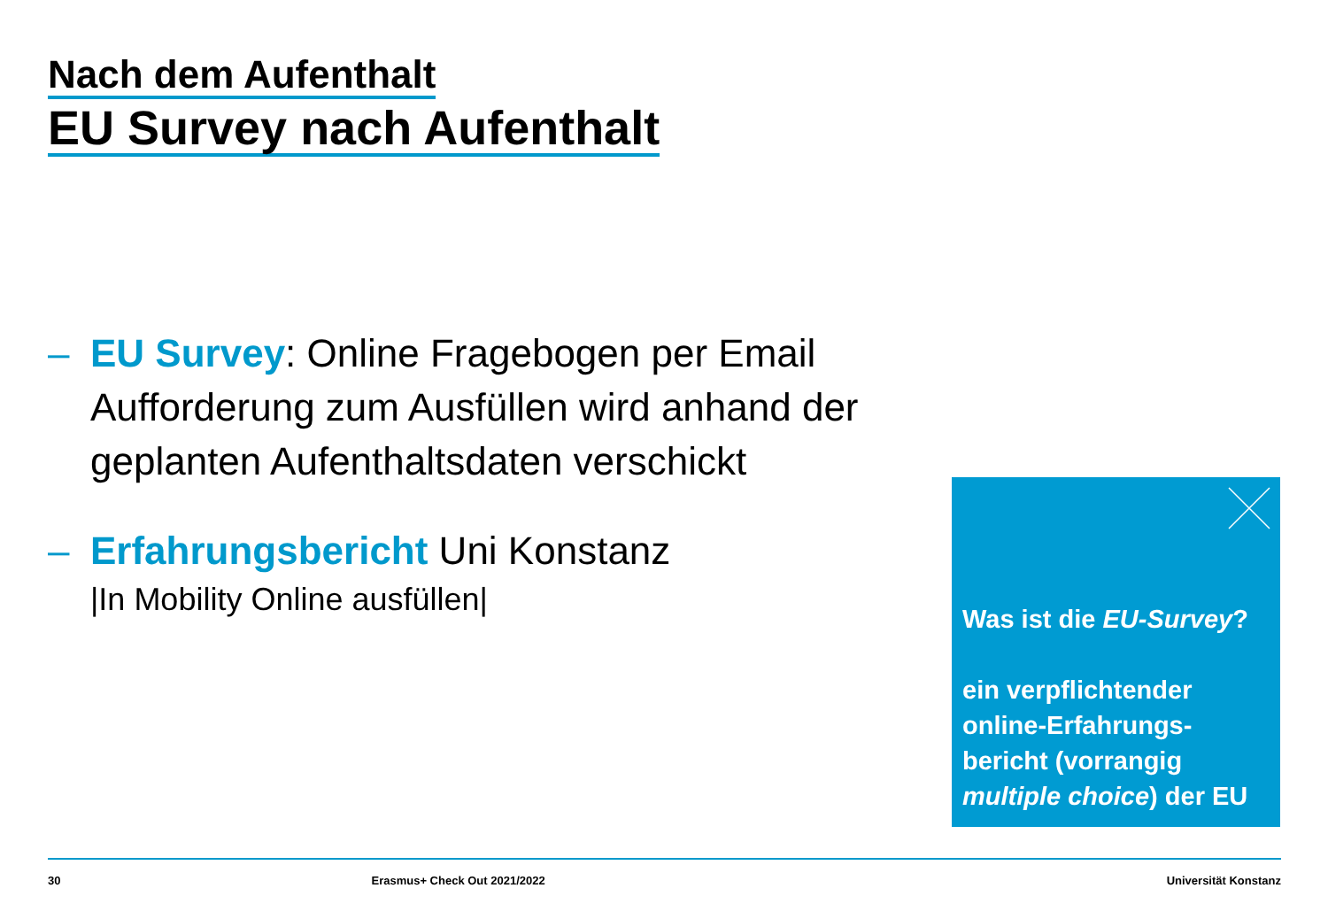Nach dem Aufenthalt
EU Survey nach Aufenthalt
– EU Survey: Online Fragebogen per Email Aufforderung zum Ausfüllen wird anhand der geplanten Aufenthaltsdaten verschickt
– Erfahrungsbericht Uni Konstanz
|In Mobility Online ausfüllen|
Was ist die EU-Survey?
ein verpflichtender online-Erfahrungs-bericht (vorrangig multiple choice) der EU
30 Erasmus+ Check Out 2021/2022 Universität Konstanz